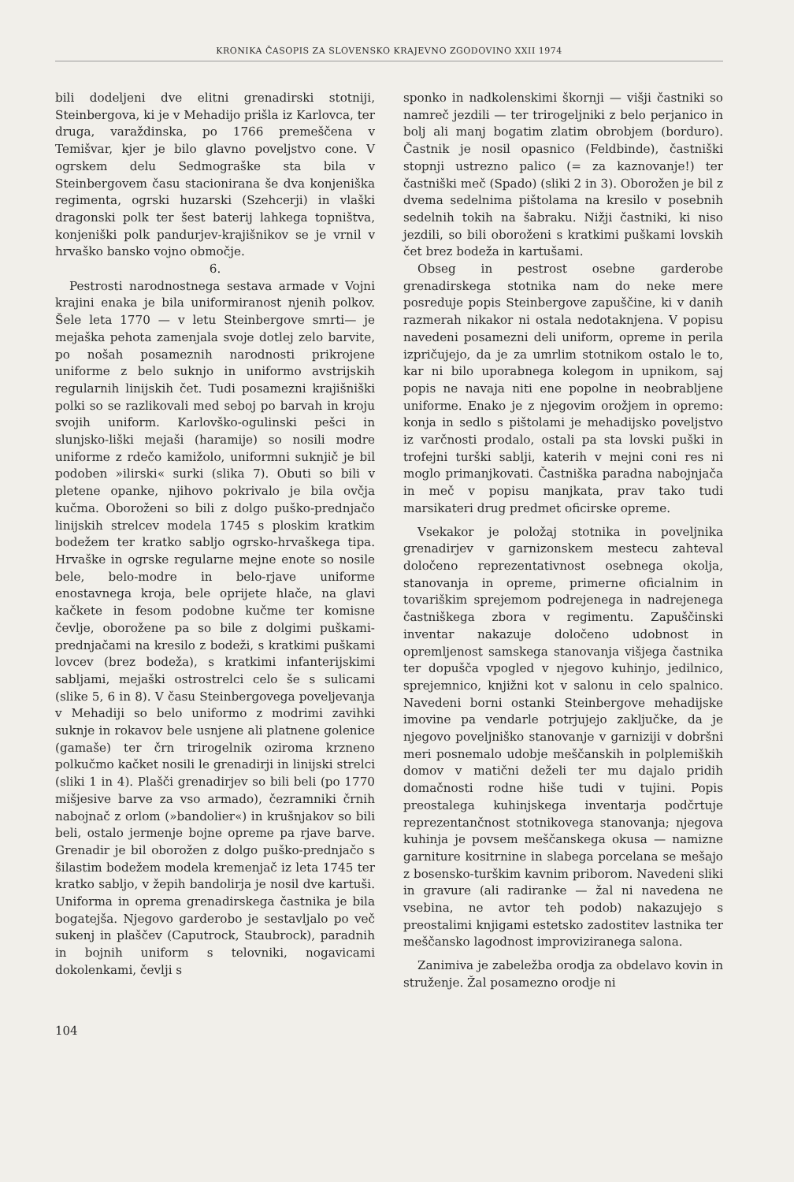KRONIKA ČASOPIS ZA SLOVENSKO KRAJEVNO ZGODOVINO XXII 1974
bili dodeljeni dve elitni grenadirski stotniji, Steinbergova, ki je v Mehadijo prišla iz Karlovca, ter druga, varaždinska, po 1766 premeščena v Temišvar, kjer je bilo glavno poveljstvo cone. V ogrskem delu Sedmograške sta bila v Steinbergovem času stacionirana še dva konjeniška regimenta, ogrski huzarski (Szehcerji) in vlaški dragonski polk ter šest baterij lahkega topništva, konjeniški polk pandurjev-krajišnikov se je vrnil v hrvaško bansko vojno območje.
6.
Pestrosti narodnostnega sestava armade v Vojni krajini enaka je bila uniformiranost njenih polkov. Šele leta 1770 — v letu Steinbergove smrti— je mejaška pehota zamenjala svoje dotlej zelo barvite, po nošah posameznih narodnosti prikrojene uniforme z belo suknjo in uniformo avstrijskih regularnih linijskih čet. Tudi posamezni krajišniški polki so se razlikovali med seboj po barvah in kroju svojih uniform. Karlovško-ogulinski pešci in slunjsko-liški mejaši (haramije) so nosili modre uniforme z rdečo kamižolo, uniformni suknjič je bil podoben »ilirski« surki (slika 7). Obuti so bili v pletene opanke, njihovo pokrivalo je bila ovčja kučma. Oboroženi so bili z dolgo puško-prednjačo linijskih strelcev modela 1745 s ploskim kratkim bodežem ter kratko sabljo ogrsko-hrvaškega tipa. Hrvaške in ogrske regularne mejne enote so nosile bele, belo-modre in belo-rjave uniforme enostavnega kroja, bele oprijete hlače, na glavi kačkete in fesom podobne kučme ter komisne čevlje, oborožene pa so bile z dolgimi puškami-prednjačami na kresilo z bodeži, s kratkimi puškami lovcev (brez bodeža), s kratkimi infanterijskimi sabljami, mejaški ostrostrelci celo še s sulicami (slike 5, 6 in 8). V času Steinbergovega poveljevanja v Mehadiji so belo uniformo z modrimi zavihki suknje in rokavov bele usnjene ali platnene golenice (gamaše) ter črn trirogelnik oziroma krzneno polkučmo kačket nosili le grenadirji in linijski strelci (sliki 1 in 4). Plašči grenadirjev so bili beli (po 1770 mišjesive barve za vso armado), čezramniki črnih nabojnač z orlom (»bandolier«) in krušnjakov so bili beli, ostalo jermenje bojne opreme pa rjave barve. Grenadir je bil oborožen z dolgo puško-prednjačo s šilastim bodežem modela kremenjač iz leta 1745 ter kratko sabljo, v žepih bandolirja je nosil dve kartuši. Uniforma in oprema grenadirskega častnika je bila bogatejša. Njegovo garderobo je sestavljalo po več sukenj in plaščev (Caputrock, Staubrock), paradnih in bojnih uniform s telovniki, nogavicami dokolenkami, čevlji s
sponko in nadkolenskimi škornji — višji častniki so namreč jezdili — ter trirogeljniki z belo perjanico in bolj ali manj bogatim zlatim obrobjem (borduro). Častnik je nosil opasnico (Feldbinde), častniški stopnji ustrezno palico (= za kaznovanje!) ter častniški meč (Spado) (sliki 2 in 3). Oborožen je bil z dvema sedelnima pištolama na kresilo v posebnih sedelnih tokih na šabraku. Nižji častniki, ki niso jezdili, so bili oboroženi s kratkimi puškami lovskih čet brez bodeža in kartušami.
Obseg in pestrost osebne garderobe grenadirskega stotnika nam do neke mere posreduje popis Steinbergove zapuščine, ki v danih razmerah nikakor ni ostala nedotaknjena. V popisu navedeni posamezni deli uniform, opreme in perila izpričujejo, da je za umrlim stotnikom ostalo le to, kar ni bilo uporabnega kolegom in upnikom, saj popis ne navaja niti ene popolne in neobrabljene uniforme. Enako je z njegovim orožjem in opremo: konja in sedlo s pištolami je mehadijsko poveljstvo iz varčnosti prodalo, ostali pa sta lovski puški in trofejni turški sablji, katerih v mejni coni res ni moglo primanjkovati. Častniška paradna nabojnjača in meč v popisu manjkata, prav tako tudi marsikateri drug predmet oficirske opreme.
Vsekakor je položaj stotnika in poveljnika grenadirjev v garnizonskem mestecu zahteval določeno reprezentativnost osebnega okolja, stanovanja in opreme, primerne oficialnim in tovariškim sprejemom podrejenega in nadrejenega častniškega zbora v regimentu. Zapuščinski inventar nakazuje določeno udobnost in opremljenost samskega stanovanja višjega častnika ter dopušča vpogled v njegovo kuhinjo, jedilnico, sprejemnico, knjižni kot v salonu in celo spalnico. Navedeni borni ostanki Steinbergove mehadijske imovine pa vendarle potrjujejo zaključke, da je njegovo poveljniško stanovanje v garniziji v dobršni meri posnemalo udobje meščanskih in polplemiških domov v matični deželi ter mu dajalo pridih domačnosti rodne hiše tudi v tujini. Popis preostalega kuhinjskega inventarja podčrtuje reprezentančnost stotnikovega stanovanja; njegova kuhinja je povsem meščanskega okusa — namizne garniture kositrnine in slabega porcelana se mešajo z bosensko-turškim kavnim priborom. Navedeni sliki in gravure (ali radiranke — žal ni navedena ne vsebina, ne avtor teh podob) nakazujejo s preostalimi knjigami estetsko zadostitev lastnika ter meščansko lagodnost improviziranega salona.
Zanimiva je zabeležba orodja za obdelavo kovin in struženje. Žal posamezno orodje ni
104